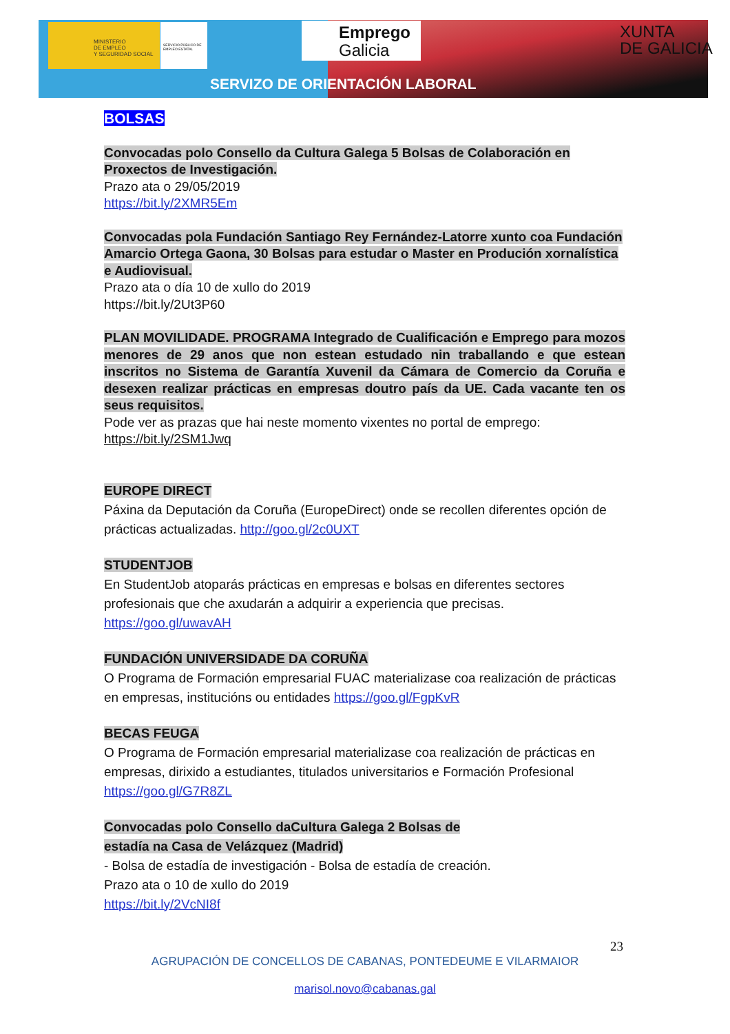MINISTERIO
DE EMPLEO
Y SEGURIDAD SOCIAL
SERVICIO PÚBLICO DE EMPLEO ESTATAL
Emprego
Galicia
XUNTA
DE GALICIA
SERVIZO DE ORIENTACIÓN LABORAL
BOLSAS
Convocadas polo Consello da Cultura Galega 5 Bolsas de Colaboración en Proxectos de Investigación.
Prazo ata o 29/05/2019
https://bit.ly/2XMR5Em
Convocadas pola Fundación Santiago Rey Fernández-Latorre xunto coa Fundación Amarcio Ortega Gaona, 30 Bolsas para estudar o Master en Produción xornalística e Audiovisual.
Prazo ata o día 10 de xullo do 2019
https://bit.ly/2Ut3P60
PLAN MOVILIDADE. PROGRAMA Integrado de Cualificación e Emprego para mozos menores de 29 anos que non estean estudado nin traballando e que estean inscritos no Sistema de Garantía Xuvenil da Cámara de Comercio da Coruña e desexen realizar prácticas en empresas doutro país da UE. Cada vacante ten os seus requisitos.
Pode ver as prazas que hai neste momento vixentes no portal de emprego:
https://bit.ly/2SM1Jwq
EUROPE DIRECT
Páxina da Deputación da Coruña (EuropeDirect) onde se recollen diferentes opción de prácticas actualizadas. http://goo.gl/2c0UXT
STUDENTJOB
En StudentJob atoparás prácticas en empresas e bolsas en diferentes sectores profesionais que che axudarán a adquirir a experiencia que precisas.
https://goo.gl/uwavAH
FUNDACIÓN UNIVERSIDADE DA CORUÑA
O Programa de Formación empresarial FUAC materializase coa realización de prácticas en empresas, institucións ou entidades https://goo.gl/FgpKvR
BECAS FEUGA
O Programa de Formación empresarial materializase coa realización de prácticas en empresas, dirixido a estudiantes, titulados universitarios e Formación Profesional https://goo.gl/G7R8ZL
Convocadas polo Consello daCultura Galega 2 Bolsas de
estadía na Casa de Velázquez (Madrid)
- Bolsa de estadía de investigación - Bolsa de estadía de creación.
Prazo ata o 10 de xullo do 2019
https://bit.ly/2VcNI8f
23
AGRUPACIÓN DE CONCELLOS DE CABANAS, PONTEDEUME E VILARMAIOR
marisol.novo@cabanas.gal